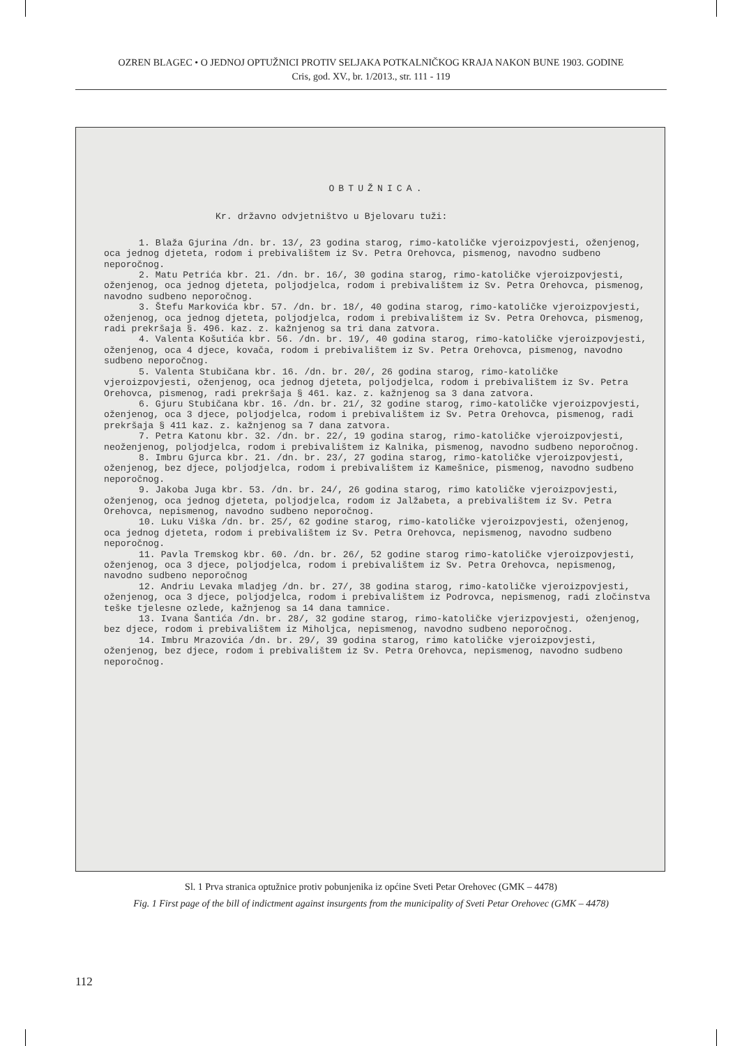OZREN BLAGEC • O JEDNOJ OPTUŽNICI PROTIV SELJAKA POTKALNIČKOG KRAJA NAKON BUNE 1903. GODINE
Cris, god. XV., br. 1/2013., str. 111 - 119
OBTUŽNICA.
Kr. državno odvjetništvo u Bjelovaru tuži:
1. Blaža Gjurina /dn. br. 13/, 23 godina starog, rimo-katoličke vjeroizpovjesti, oženjenog, oca jednog djeteta, rodom i prebivalištem iz Sv. Petra Orehovca, pismenog, navodno sudbeno neporočnog.
2. Matu Petrića kbr. 21. /dn. br. 16/, 30 godina starog, rimo-katoličke vjeroizpovjesti, oženjenog, oca jednog djeteta, poljodjelca, rodom i prebivalištem iz Sv. Petra Orehovca, pismenog, navodno sudbeno neporočnog.
3. Štefu Markovića kbr. 57. /dn. br. 18/, 40 godina starog, rimo-katoličke vjeroizpovjesti, oženjenog, oca jednog djeteta, poljodjelca, rodom i prebivalištem iz Sv. Petra Orehovca, pismenog, radi prekršaja §. 496. kaz. z. kažnjenog sa tri dana zatvora.
4. Valenta Košutića kbr. 56. /dn. br. 19/, 40 godina starog, rimo-katoličke vjeroizpovjesti, oženjenog, oca 4 djece, kovača, rodom i prebivalištem iz Sv. Petra Orehovca, pismenog, navodno sudbeno neporočnog.
5. Valenta Stubičana kbr. 16. /dn. br. 20/, 26 godina starog, rimo-katoličke vjeroizpovjesti, oženjenog, oca jednog djeteta, poljodjelca, rodom i prebivalištem iz Sv. Petra Orehovca, pismenog, radi prekršaja § 461. kaz. z. kažnjenog sa 3 dana zatvora.
6. Gjuru Stubičana kbr. 16. /dn. br. 21/, 32 godine starog, rimo-katoličke vjeroizpovjesti, oženjenog, oca 3 djece, poljodjelca, rodom i prebivalištem iz Sv. Petra Orehovca, pismenog, radi prekršaja § 411 kaz. z. kažnjenog sa 7 dana zatvora.
7. Petra Katonu kbr. 32. /dn. br. 22/, 19 godina starog, rimo-katoličke vjeroizpovjesti, neoženjenog, poljodjelca, rodom i prebivalištem iz Kalnika, pismenog, navodno sudbeno neporočnog.
8. Imbru Gjurca kbr. 21. /dn. br. 23/, 27 godina starog, rimo-katoličke vjeroizpovjesti, oženjenog, bez djece, poljodjelca, rodom i prebivalištem iz Kamešnice, pismenog, navodno sudbeno neporočnog.
9. Jakoba Juga kbr. 53. /dn. br. 24/, 26 godina starog, rimo katoličke vjeroizpovjesti, oženjenog, oca jednog djeteta, poljodjelca, rodom iz Jalžabeta, a prebivalištem iz Sv. Petra Orehovca, nepismenog, navodno sudbeno neporočnog.
10. Luku Viška /dn. br. 25/, 62 godine starog, rimo-katoličke vjeroizpovjesti, oženjenog, oca jednog djeteta, rodom i prebivalištem iz Sv. Petra Orehovca, nepismenog, navodno sudbeno neporočnog.
11. Pavla Tremskog kbr. 60. /dn. br. 26/, 52 godine starog rimo-katoličke vjeroizpovjesti, oženjenog, oca 3 djece, poljodjelca, rodom i prebivalištem iz Sv. Petra Orehovca, nepismenog, navodno sudbeno neporočnog
12. Andriu Levaka mladjeg /dn. br. 27/, 38 godina starog, rimo-katoličke vjeroizpovjesti, oženjenog, oca 3 djece, poljodjelca, rodom i prebivalištem iz Podrovca, nepismenog, radi zločinstva teške tjelesne ozlede, kažnjenog sa 14 dana tamnice.
13. Ivana Šantića /dn. br. 28/, 32 godine starog, rimo-katoličke vjerizpovjesti, oženjenog, bez djece, rodom i prebivalištem iz Miholjca, nepismenog, navodno sudbeno neporočnog.
14. Imbru Mrazovića /dn. br. 29/, 39 godina starog, rimo katoličke vjeroizpovjesti, oženjenog, bez djece, rodom i prebivalištem iz Sv. Petra Orehovca, nepismenog, navodno sudbeno neporočnog.
Sl. 1 Prva stranica optužnice protiv pobunjenika iz općine Sveti Petar Orehovec (GMK – 4478)
Fig. 1 First page of the bill of indictment against insurgents from the municipality of Sveti Petar Orehovec (GMK – 4478)
112